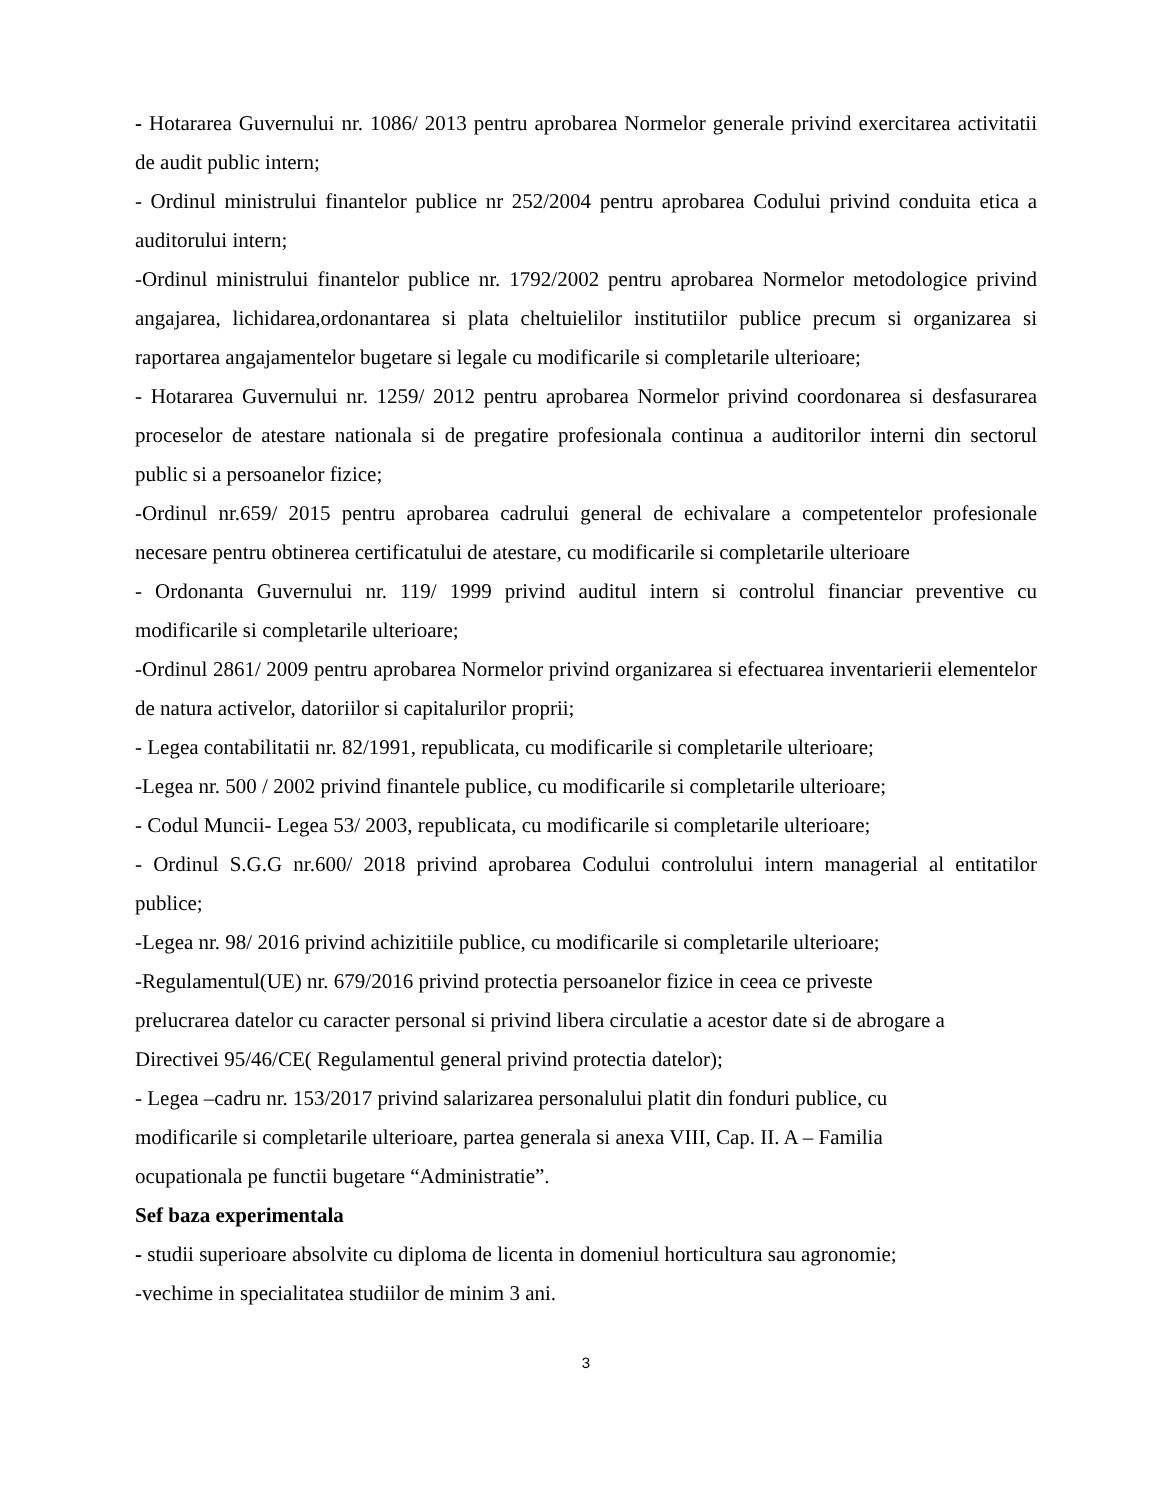- Hotararea Guvernului nr. 1086/ 2013 pentru aprobarea Normelor generale privind exercitarea activitatii de audit public intern;
- Ordinul ministrului finantelor publice nr 252/2004 pentru aprobarea Codului privind conduita etica a auditorului intern;
-Ordinul ministrului finantelor publice nr. 1792/2002 pentru aprobarea Normelor metodologice privind angajarea, lichidarea,ordonantarea si plata cheltuielilor institutiilor publice precum si organizarea si raportarea angajamentelor bugetare si legale cu modificarile si completarile ulterioare;
- Hotararea Guvernului nr. 1259/ 2012 pentru aprobarea Normelor privind coordonarea si desfasurarea proceselor de atestare nationala si de pregatire profesionala continua a auditorilor interni din sectorul public si a persoanelor fizice;
-Ordinul nr.659/ 2015 pentru aprobarea cadrului general de echivalare a competentelor profesionale necesare pentru obtinerea certificatului de atestare, cu modificarile si completarile ulterioare
- Ordonanta Guvernului nr. 119/ 1999 privind auditul intern si controlul financiar preventive cu modificarile si completarile ulterioare;
-Ordinul 2861/ 2009 pentru aprobarea Normelor privind organizarea si efectuarea inventarierii elementelor de natura activelor, datoriilor si capitalurilor proprii;
- Legea contabilitatii nr. 82/1991, republicata, cu modificarile si completarile ulterioare;
-Legea nr. 500 / 2002 privind finantele publice, cu modificarile si completarile ulterioare;
- Codul Muncii- Legea 53/ 2003, republicata, cu modificarile si completarile ulterioare;
- Ordinul S.G.G nr.600/ 2018 privind aprobarea Codului controlului intern managerial al entitatilor publice;
-Legea nr. 98/ 2016 privind achizitiile publice, cu modificarile si completarile ulterioare;
-Regulamentul(UE) nr. 679/2016 privind protectia persoanelor fizice in ceea ce priveste
prelucrarea datelor cu caracter personal si privind libera circulatie a acestor date si de abrogare a
Directivei 95/46/CE( Regulamentul general privind protectia datelor);
- Legea –cadru nr. 153/2017 privind salarizarea personalului platit din fonduri publice, cu
modificarile si completarile ulterioare, partea generala si anexa VIII, Cap. II. A – Familia
ocupationala pe functii bugetare “Administratie”.
Sef baza experimentala
- studii superioare absolvite cu diploma de licenta in domeniul horticultura sau agronomie;
-vechime in specialitatea studiilor de minim 3 ani.
3